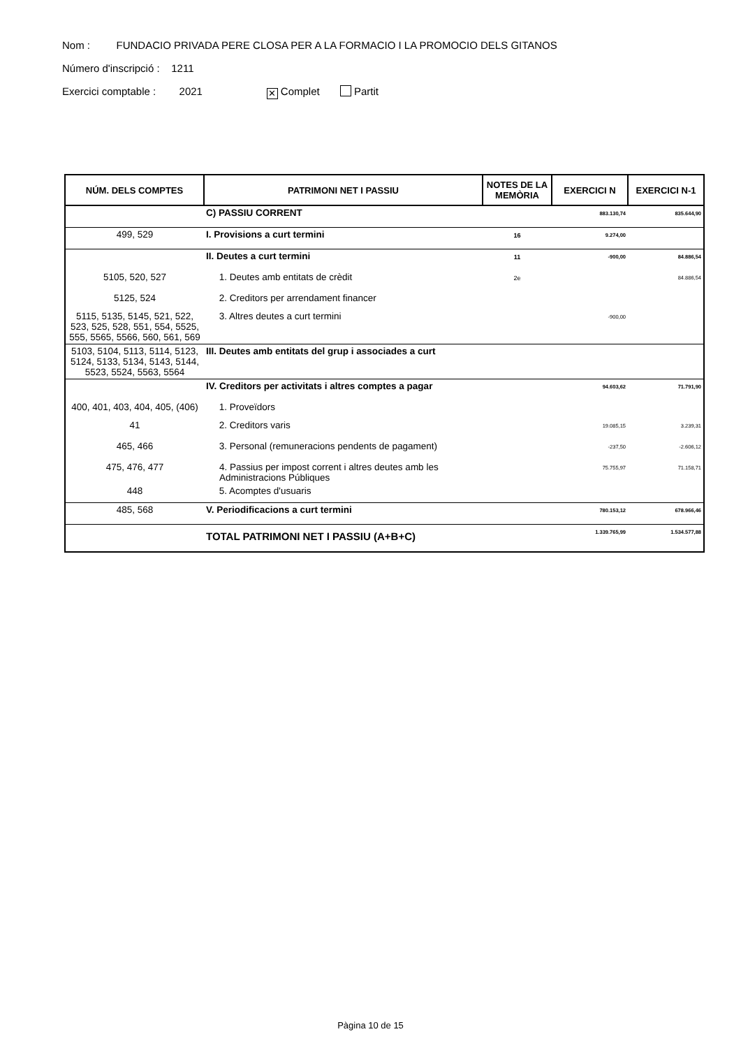Nom : FUNDACIO PRIVADA PERE CLOSA PER A LA FORMACIO I LA PROMOCIO DELS GITANOS
Número d'inscripció : 1211
Exercici comptable : 2021 ✕ Complet Partit
| NÚM. DELS COMPTES | PATRIMONI NET I PASSIU | NOTES DE LA MEMÒRIA | EXERCICI N | EXERCICI N-1 |
| --- | --- | --- | --- | --- |
| | C) PASSIU CORRENT | | 883.130,74 | 835.644,90 |
| 499, 529 | I. Provisions a curt termini | 16 | 9.274,00 | |
| | II. Deutes a curt termini | 11 | -900,00 | 84.886,54 |
| 5105, 520, 527 | 1. Deutes amb entitats de crèdit | 2e | | 84.886,54 |
| 5125, 524 | 2. Creditors per arrendament financer | | | |
| 5115, 5135, 5145, 521, 522, 523, 525, 528, 551, 554, 5525, 555, 5565, 5566, 560, 561, 569 | 3. Altres deutes a curt termini | | -900,00 | |
| 5103, 5104, 5113, 5114, 5123, 5124, 5133, 5134, 5143, 5144, 5523, 5524, 5563, 5564 | III. Deutes amb entitats del grup i associades a curt | | | |
| | IV. Creditors per activitats i altres comptes a pagar | | 94.603,62 | 71.791,90 |
| 400, 401, 403, 404, 405, (406) | 1. Proveïdors | | | |
| 41 | 2. Creditors varis | | 19.085,15 | 3.239,31 |
| 465, 466 | 3. Personal (remuneracions pendents de pagament) | | -237,50 | -2.606,12 |
| 475, 476, 477 | 4. Passius per impost corrent i altres deutes amb les Administracions Públiques | | 75.755,97 | 71.158,71 |
| 448 | 5. Acomptes d'usuaris | | | |
| 485, 568 | V. Periodificacions a curt termini | | 780.153,12 | 678.966,46 |
| | TOTAL PATRIMONI NET I PASSIU (A+B+C) | | 1.339.765,99 | 1.534.577,88 |
Pàgina 10 de 15